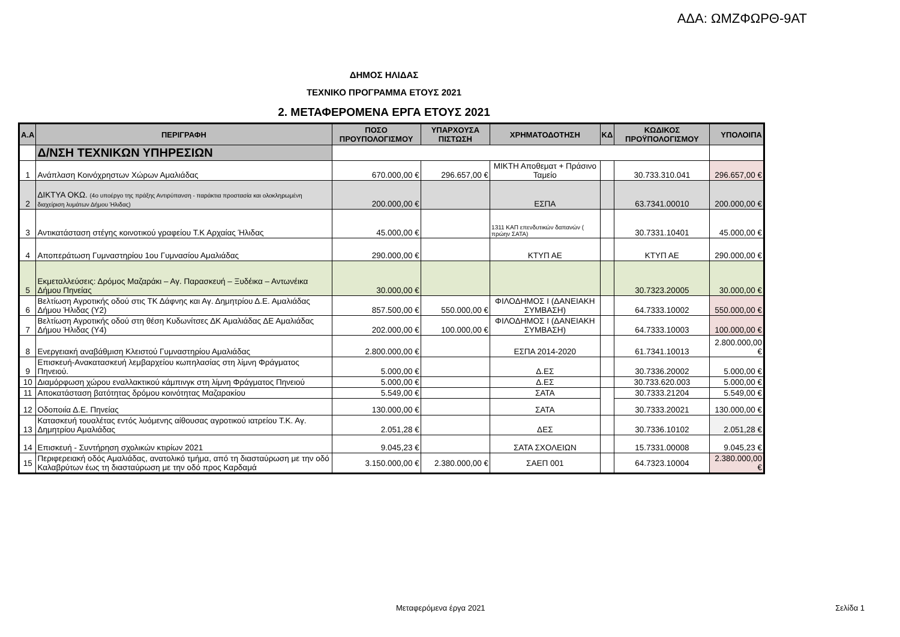ΑΔΑ: ΩΜΖΦΩΡΘ-9ΑΤ
ΔΗΜΟΣ ΗΛΙΔΑΣ
ΤΕΧΝΙΚΟ ΠΡΟΓΡΑΜΜΑ ΕΤΟΥΣ 2021
2. ΜΕΤΑΦΕΡΟΜΕΝΑ ΕΡΓΑ ΕΤΟΥΣ 2021
| Α.Α | ΠΕΡΙΓΡΑΦΗ | ΠΟΣΟ ΠΡΟΥΠΟΛΟΓΙΣΜΟΥ | ΥΠΑΡΧΟΥΣΑ ΠΙΣΤΩΣΗ | ΧΡΗΜΑΤΟΔΟΤΗΣΗ | ΚΔ | ΚΩΔΙΚΟΣ ΠΡΟΫΠΟΛΟΓΙΣΜΟΥ | ΥΠΟΛΟΙΠΑ |
| --- | --- | --- | --- | --- | --- | --- | --- |
| | Δ/ΝΣΗ ΤΕΧΝΙΚΩΝ ΥΠΗΡΕΣΙΩΝ | | | | | | |
| 1 | Ανάπλαση Κοινόχρηστων Χώρων Αμαλιάδας | 670.000,00 € | 296.657,00 € | ΜΙΚΤΗ Αποθεματ + Πράσινο Ταμείο | | 30.733.310.041 | 296.657,00 € |
| 2 | ΔΙΚΤΥΑ ΟΚΩ. (4ο υποέργο της πράξης Αντιρύπανση - παράκτια προστασία και ολοκληρωμένη διαχείριση λυμάτων Δήμου Ήλιδας) | 200.000,00 € | | ΕΣΠΑ | | 63.7341.00010 | 200.000,00 € |
| 3 | Αντικατάσταση στέγης κοινοτικού γραφείου Τ.Κ Αρχαίας Ήλιδας | 45.000,00 € | | 1311 ΚΑΠ επενδυτικών δαπανών ( πρώην ΣΑΤΑ) | | 30.7331.10401 | 45.000,00 € |
| 4 | Αποπεράτωση Γυμναστηρίου 1ου Γυμνασίου Αμαλιάδας | 290.000,00 € | | ΚΤΥΠ ΑΕ | | ΚΤΥΠ ΑΕ | 290.000,00 € |
| 5 | Εκμεταλλεύσεις: Δρόμος Μαζαράκι – Αγ. Παρασκευή – Ξυδέικα – Αντωνέικα Δήμου Πηνείας | 30.000,00 € | | | | 30.7323.20005 | 30.000,00 € |
| 6 | Βελτίωση Αγροτικής οδού στις ΤΚ Δάφνης και Αγ. Δημητρίου Δ.Ε. Αμαλιάδας Δήμου Ήλιδας (Υ2) | 857.500,00 € | 550.000,00 € | ΦΙΛΟΔΗΜΟΣ Ι (ΔΑΝΕΙΑΚΗ ΣΥΜΒΑΣΗ) | | 64.7333.10002 | 550.000,00 € |
| 7 | Βελτίωση Αγροτικής οδού στη θέση Κυδωνίτσες ΔΚ Αμαλιάδας ΔΕ Αμαλιάδας Δήμου Ήλιδας (Υ4) | 202.000,00 € | 100.000,00 € | ΦΙΛΟΔΗΜΟΣ Ι (ΔΑΝΕΙΑΚΗ ΣΥΜΒΑΣΗ) | | 64.7333.10003 | 100.000,00 € |
| 8 | Ενεργειακή αναβάθμιση Κλειστού Γυμναστηρίου Αμαλιάδας | 2.800.000,00 € | | ΕΣΠΑ 2014-2020 | | 61.7341.10013 | 2.800.000,00 € |
| 9 | Επισκευή-Ανακατασκευή λεμβαρχείου κωπηλασίας στη λίμνη Φράγματος Πηνειού. | 5.000,00 € | | Δ.ΕΣ | | 30.7336.20002 | 5.000,00 € |
| 10 | Διαμόρφωση χώρου εναλλακτικού κάμπινγκ στη λίμνη Φράγματος Πηνειού | 5.000,00 € | | Δ.ΕΣ | | 30.733.620.003 | 5.000,00 € |
| 11 | Αποκατάσταση βατότητας δρόμου κοινότητας Μαζαρακίου | 5.549,00 € | | ΣΑΤΑ | | 30.7333.21204 | 5.549,00 € |
| 12 | Οδοποιία Δ.Ε. Πηνείας | 130.000,00 € | | ΣΑΤΑ | | 30.7333.20021 | 130.000,00 € |
| 13 | Κατασκευή τουαλέτας εντός λυόμενης αίθουσας αγροτικού ιατρείου Τ.Κ. Αγ. Δημητρίου Αμαλιάδας | 2.051,28 € | | ΔΕΣ | | 30.7336.10102 | 2.051,28 € |
| 14 | Επισκευή - Συντήρηση σχολικών κτιρίων 2021 | 9.045,23 € | | ΣΑΤΑ ΣΧΟΛΕΙΩΝ | | 15.7331.00008 | 9.045,23 € |
| 15 | Περιφερειακή οδός Αμαλιάδας, ανατολικό τμήμα, από τη διασταύρωση με την οδό Καλαβρύτων έως τη διασταύρωση με την οδό προς Καρδαμά | 3.150.000,00 € | 2.380.000,00 € | ΣΑΕΠ 001 | | 64.7323.10004 | 2.380.000,00 € |
Μεταφερόμενα έργα 2021 Σελίδα 1